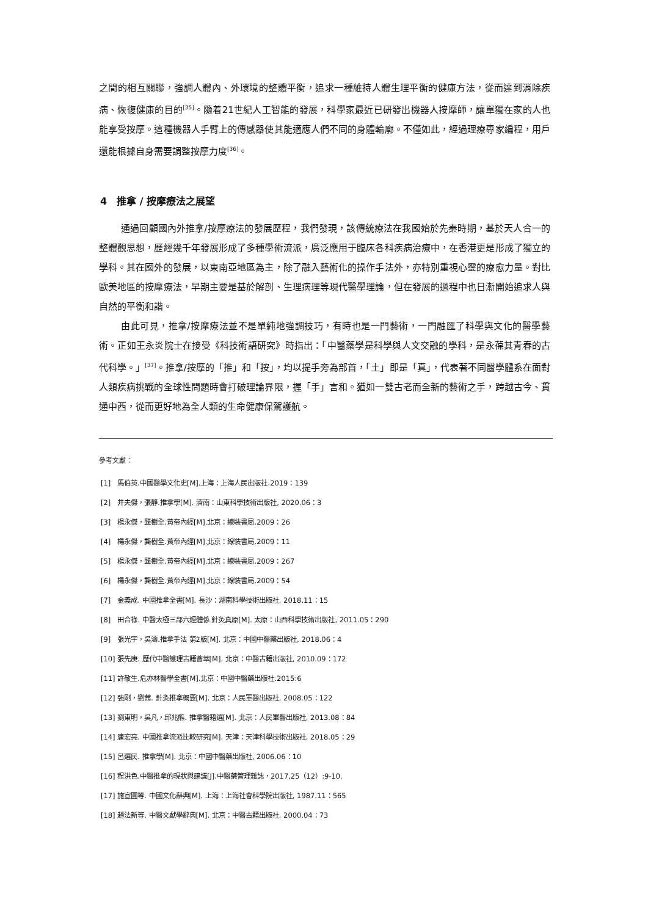之間的相互關聯，強調人體內、外環境的整體平衡，追求一種維持人體生理平衡的健康方法，從而達到消除疾病、恢復健康的目的<sup>[35]</sup>。隨着21世紀人工智能的發展，科學家最近已研發出機器人按摩師，讓單獨在家的人也能享受按摩。這種機器人手臂上的傳感器使其能適應人們不同的身體輪廓。不僅如此，經過理療專家編程，用戶還能根據自身需要調整按摩力度<sup>[36]</sup>。
4　推拿 / 按摩療法之展望
通過回顧國內外推拿/按摩療法的發展歷程，我們發現，該傳統療法在我國始於先秦時期，基於天人合一的整體觀思想，歷經幾千年發展形成了多種學術流派，廣泛應用于臨床各科疾病治療中，在香港更是形成了獨立的學科。其在國外的發展，以東南亞地區為主，除了融入藝術化的操作手法外，亦特別重視心靈的療愈力量。對比歐美地區的按摩療法，早期主要是基於解剖、生理病理等現代醫學理論，但在發展的過程中也日漸開始追求人與自然的平衡和諧。
由此可見，推拿/按摩療法並不是單純地強調技巧，有時也是一門藝術，一門融匯了科學與文化的醫學藝術。正如王永炎院士在接受《科技術語研究》時指出：「中醫藥學是科學與人文交融的學科，是永葆其青春的古代科學。」<sup>[37]</sup>。推拿/按摩的「推」和「按」，均以提手旁為部首，「土」即是「真」，代表著不同醫學體系在面對人類疾病挑戰的全球性問題時會打破理論界限，握「手」言和。猶如一雙古老而全新的藝術之手，跨越古今、貫通中西，從而更好地為全人類的生命健康保駕護航。
參考文獻：
[1]　馬伯英.中國醫學文化史[M].上海：上海人民出版社.2019：139
[2]　井夫傑，張靜.推拿學[M]. 濟南：山東科學技術出版社, 2020.06：3
[3]　楊永傑，龔樹全.黃帝內經[M].北京：線裝書局.2009：26
[4]　楊永傑，龔樹全.黃帝內經[M].北京：線裝書局.2009：11
[5]　楊永傑，龔樹全.黃帝內經[M].北京：線裝書局.2009：267
[6]　楊永傑，龔樹全.黃帝內經[M].北京：線裝書局.2009：54
[7]　金義成. 中國推拿全書[M]. 長沙：湖南科學技術出版社, 2018.11：15
[8]　田合祿. 中醫太極三部六經體係 針灸真原[M]. 太原：山西科學技術出版社, 2011.05：290
[9]　張光宇，吳濤.推拿手法 第2版[M]. 北京：中國中醫藥出版社, 2018.06：4
[10] 張先庚. 歷代中醫護理古籍薈萃[M]. 北京：中醫古籍出版社, 2010.09：172
[11] 許敬生.危亦林醫學全書[M].北京：中國中醫藥出版社.2015:6
[12] 強剛，劉茜. 針灸推拿概要[M]. 北京：人民軍醫出版社, 2008.05：122
[13] 劉東明，吳凡，邱兆熊. 推拿醫籍選[M]. 北京：人民軍醫出版社, 2013.08：84
[14] 唐宏亮. 中國推拿流派比較研究[M]. 天津：天津科學技術出版社, 2018.05：29
[15] 呂選民. 推拿學[M]. 北京：中國中醫藥出版社, 2006.06：10
[16] 程洪色.中醫推拿的現狀與建議[J].中醫藥管理雜誌，2017,25（12）:9-10.
[17] 施宣圓等. 中國文化辭典[M]. 上海：上海社會科學院出版社, 1987.11：565
[18] 趙法新等. 中醫文獻學辭典[M]. 北京：中醫古籍出版社, 2000.04：73